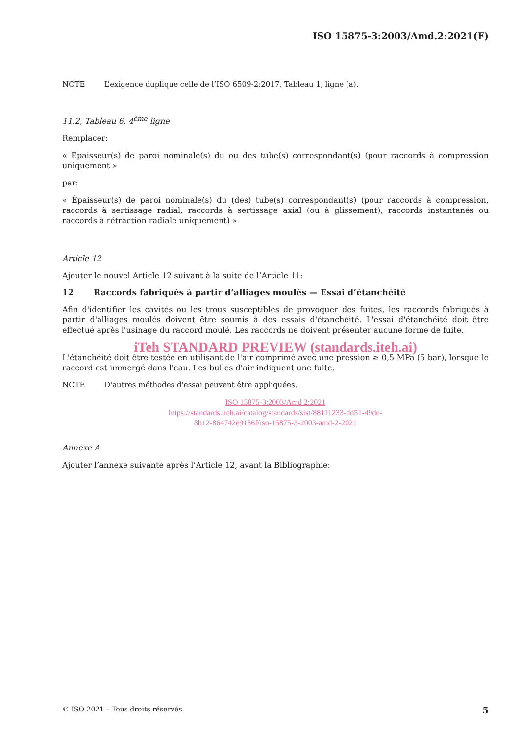ISO 15875-3:2003/Amd.2:2021(F)
NOTE L’exigence duplique celle de l’ISO 6509-2:2017, Tableau 1, ligne (a).
11.2, Tableau 6, 4<sup>ème</sup> ligne
Remplacer:
« Épaisseur(s) de paroi nominale(s) du ou des tube(s) correspondant(s) (pour raccords à compression uniquement »
par:
« Épaisseur(s) de paroi nominale(s) du (des) tube(s) correspondant(s) (pour raccords à compression, raccords à sertissage radial, raccords à sertissage axial (ou à glissement), raccords instantanés ou raccords à rétraction radiale uniquement) »
Article 12
Ajouter le nouvel Article 12 suivant à la suite de l’Article 11:
12 Raccords fabriqués à partir d’alliages moulés — Essai d’étanchéité
Afin d'identifier les cavités ou les trous susceptibles de provoquer des fuites, les raccords fabriqués à partir d'alliages moulés doivent être soumis à des essais d'étanchéité. L'essai d'étanchéité doit être effectué après l'usinage du raccord moulé. Les raccords ne doivent présenter aucune forme de fuite.
iTeh STANDARD PREVIEW (standards.iteh.ai)
L'étanchéité doit être testée en utilisant de l'air comprimé avec une pression ≥ 0,5 MPa (5 bar), lorsque le raccord est immergé dans l'eau. Les bulles d'air indiquent une fuite.
NOTE D'autres méthodes d'essai peuvent être appliquées.
ISO 15875-3:2003/Amd 2:2021
https://standards.iteh.ai/catalog/standards/sist/88111233-dd51-49de-
8b12-864742e9136f/iso-15875-3-2003-amd-2-2021
Annexe A
Ajouter l’annexe suivante après l’Article 12, avant la Bibliographie:
© ISO 2021 – Tous droits réservés 5